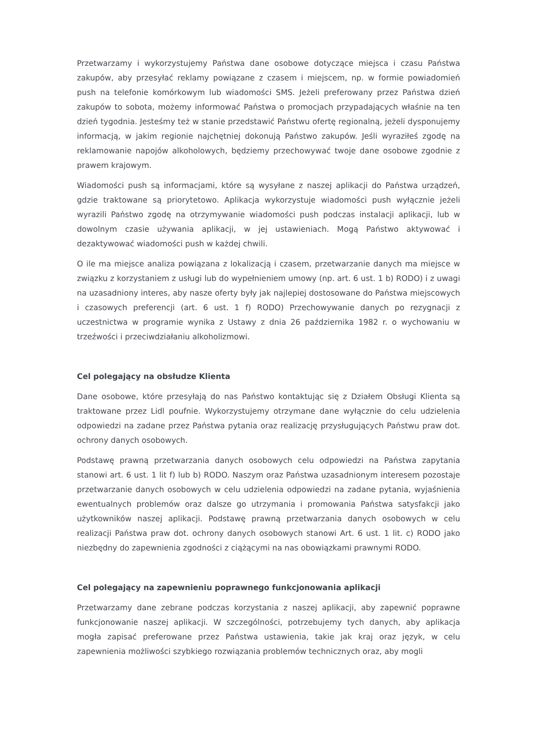Przetwarzamy i wykorzystujemy Państwa dane osobowe dotyczące miejsca i czasu Państwa zakupów, aby przesyłać reklamy powiązane z czasem i miejscem, np. w formie powiadomień push na telefonie komórkowym lub wiadomości SMS. Jeżeli preferowany przez Państwa dzień zakupów to sobota, możemy informować Państwa o promocjach przypadających właśnie na ten dzień tygodnia. Jesteśmy też w stanie przedstawić Państwu ofertę regionalną, jeżeli dysponujemy informacją, w jakim regionie najchętniej dokonują Państwo zakupów. Jeśli wyraziłeś zgodę na reklamowanie napojów alkoholowych, będziemy przechowywać twoje dane osobowe zgodnie z prawem krajowym.
Wiadomości push są informacjami, które są wysyłane z naszej aplikacji do Państwa urządzeń, gdzie traktowane są priorytetowo. Aplikacja wykorzystuje wiadomości push wyłącznie jeżeli wyrazili Państwo zgodę na otrzymywanie wiadomości push podczas instalacji aplikacji, lub w dowolnym czasie używania aplikacji, w jej ustawieniach. Mogą Państwo aktywować i dezaktywować wiadomości push w każdej chwili.
O ile ma miejsce analiza powiązana z lokalizacją i czasem, przetwarzanie danych ma miejsce w związku z korzystaniem z usługi lub do wypełnieniem umowy (np. art. 6 ust. 1 b) RODO) i z uwagi na uzasadniony interes, aby nasze oferty były jak najlepiej dostosowane do Państwa miejscowych i czasowych preferencji (art. 6 ust. 1 f) RODO) Przechowywanie danych po rezygnacji z uczestnictwa w programie wynika z Ustawy z dnia 26 października 1982 r. o wychowaniu w trzeźwości i przeciwdziałaniu alkoholizmowi.
Cel polegający na obsłudze Klienta
Dane osobowe, które przesyłają do nas Państwo kontaktując się z Działem Obsługi Klienta są traktowane przez Lidl poufnie. Wykorzystujemy otrzymane dane wyłącznie do celu udzielenia odpowiedzi na zadane przez Państwa pytania oraz realizację przysługujących Państwu praw dot. ochrony danych osobowych.
Podstawę prawną przetwarzania danych osobowych celu odpowiedzi na Państwa zapytania stanowi art. 6 ust. 1 lit f) lub b) RODO. Naszym oraz Państwa uzasadnionym interesem pozostaje przetwarzanie danych osobowych w celu udzielenia odpowiedzi na zadane pytania, wyjaśnienia ewentualnych problemów oraz dalsze go utrzymania i promowania Państwa satysfakcji jako użytkowników naszej aplikacji. Podstawę prawną przetwarzania danych osobowych w celu realizacji Państwa praw dot. ochrony danych osobowych stanowi Art. 6 ust. 1 lit. c) RODO jako niezbędny do zapewnienia zgodności z ciążącymi na nas obowiązkami prawnymi RODO.
Cel polegający na zapewnieniu poprawnego funkcjonowania aplikacji
Przetwarzamy dane zebrane podczas korzystania z naszej aplikacji, aby zapewnić poprawne funkcjonowanie naszej aplikacji. W szczególności, potrzebujemy tych danych, aby aplikacja mogła zapisać preferowane przez Państwa ustawienia, takie jak kraj oraz język, w celu zapewnienia możliwości szybkiego rozwiązania problemów technicznych oraz, aby mogli